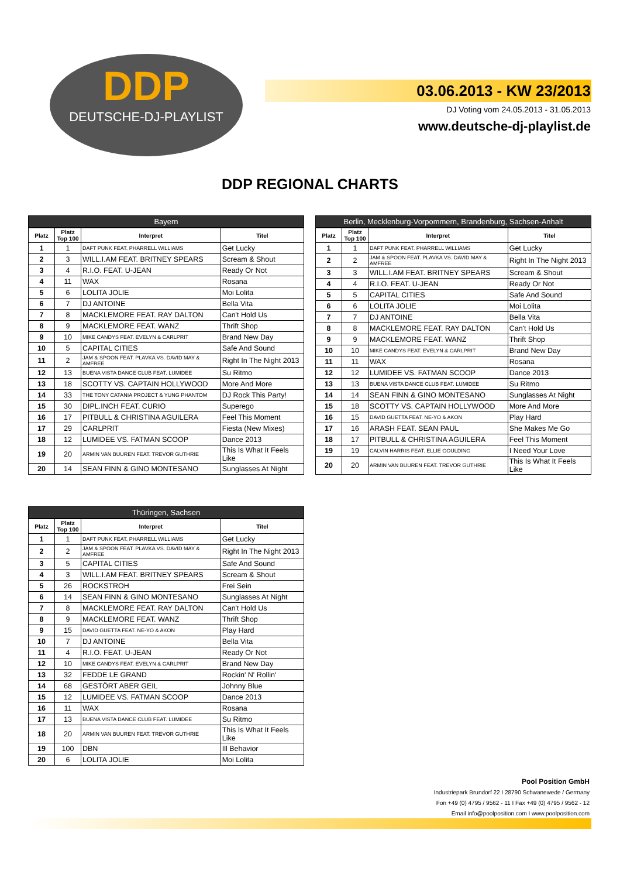DDP
DEUTSCHE-DJ-PLAYLIST
03.06.2013 - KW 23/2013
DJ Voting vom 24.05.2013 - 31.05.2013
www.deutsche-dj-playlist.de
DDP REGIONAL CHARTS
Bayern
| Platz | Platz Top 100 | Interpret | Titel |
| --- | --- | --- | --- |
| 1 | 1 | DAFT PUNK FEAT. PHARRELL WILLIAMS | Get Lucky |
| 2 | 3 | WILL.I.AM FEAT. BRITNEY SPEARS | Scream & Shout |
| 3 | 4 | R.I.O. FEAT. U-JEAN | Ready Or Not |
| 4 | 11 | WAX | Rosana |
| 5 | 6 | LOLITA JOLIE | Moi Lolita |
| 6 | 7 | DJ ANTOINE | Bella Vita |
| 7 | 8 | MACKLEMORE FEAT. RAY DALTON | Can't Hold Us |
| 8 | 9 | MACKLEMORE FEAT. WANZ | Thrift Shop |
| 9 | 10 | MIKE CANDYS FEAT. EVELYN & CARLPRIT | Brand New Day |
| 10 | 5 | CAPITAL CITIES | Safe And Sound |
| 11 | 2 | JAM & SPOON FEAT. PLAVKA VS. DAVID MAY & AMFREE | Right In The Night 2013 |
| 12 | 13 | BUENA VISTA DANCE CLUB FEAT. LUMIDEE | Su Ritmo |
| 13 | 18 | SCOTTY VS. CAPTAIN HOLLYWOOD | More And More |
| 14 | 33 | THE TONY CATANIA PROJECT & YUNG PHANTOM | DJ Rock This Party! |
| 15 | 30 | DIPL.INCH FEAT. CURIO | Superego |
| 16 | 17 | PITBULL & CHRISTINA AGUILERA | Feel This Moment |
| 17 | 29 | CARLPRIT | Fiesta (New Mixes) |
| 18 | 12 | LUMIDEE VS. FATMAN SCOOP | Dance 2013 |
| 19 | 20 | ARMIN VAN BUUREN FEAT. TREVOR GUTHRIE | This Is What It Feels Like |
| 20 | 14 | SEAN FINN & GINO MONTESANO | Sunglasses At Night |
Berlin, Mecklenburg-Vorpommern, Brandenburg, Sachsen-Anhalt
| Platz | Platz Top 100 | Interpret | Titel |
| --- | --- | --- | --- |
| 1 | 1 | DAFT PUNK FEAT. PHARRELL WILLIAMS | Get Lucky |
| 2 | 2 | JAM & SPOON FEAT. PLAVKA VS. DAVID MAY & AMFREE | Right In The Night 2013 |
| 3 | 3 | WILL.I.AM FEAT. BRITNEY SPEARS | Scream & Shout |
| 4 | 4 | R.I.O. FEAT. U-JEAN | Ready Or Not |
| 5 | 5 | CAPITAL CITIES | Safe And Sound |
| 6 | 6 | LOLITA JOLIE | Moi Lolita |
| 7 | 7 | DJ ANTOINE | Bella Vita |
| 8 | 8 | MACKLEMORE FEAT. RAY DALTON | Can't Hold Us |
| 9 | 9 | MACKLEMORE FEAT. WANZ | Thrift Shop |
| 10 | 10 | MIKE CANDYS FEAT. EVELYN & CARLPRIT | Brand New Day |
| 11 | 11 | WAX | Rosana |
| 12 | 12 | LUMIDEE VS. FATMAN SCOOP | Dance 2013 |
| 13 | 13 | BUENA VISTA DANCE CLUB FEAT. LUMIDEE | Su Ritmo |
| 14 | 14 | SEAN FINN & GINO MONTESANO | Sunglasses At Night |
| 15 | 18 | SCOTTY VS. CAPTAIN HOLLYWOOD | More And More |
| 16 | 15 | DAVID GUETTA FEAT. NE-YO & AKON | Play Hard |
| 17 | 16 | ARASH FEAT. SEAN PAUL | She Makes Me Go |
| 18 | 17 | PITBULL & CHRISTINA AGUILERA | Feel This Moment |
| 19 | 19 | CALVIN HARRIS FEAT. ELLIE GOULDING | I Need Your Love |
| 20 | 20 | ARMIN VAN BUUREN FEAT. TREVOR GUTHRIE | This Is What It Feels Like |
Thüringen, Sachsen
| Platz | Platz Top 100 | Interpret | Titel |
| --- | --- | --- | --- |
| 1 | 1 | DAFT PUNK FEAT. PHARRELL WILLIAMS | Get Lucky |
| 2 | 2 | JAM & SPOON FEAT. PLAVKA VS. DAVID MAY & AMFREE | Right In The Night 2013 |
| 3 | 5 | CAPITAL CITIES | Safe And Sound |
| 4 | 3 | WILL.I.AM FEAT. BRITNEY SPEARS | Scream & Shout |
| 5 | 26 | ROCKSTROH | Frei Sein |
| 6 | 14 | SEAN FINN & GINO MONTESANO | Sunglasses At Night |
| 7 | 8 | MACKLEMORE FEAT. RAY DALTON | Can't Hold Us |
| 8 | 9 | MACKLEMORE FEAT. WANZ | Thrift Shop |
| 9 | 15 | DAVID GUETTA FEAT. NE-YO & AKON | Play Hard |
| 10 | 7 | DJ ANTOINE | Bella Vita |
| 11 | 4 | R.I.O. FEAT. U-JEAN | Ready Or Not |
| 12 | 10 | MIKE CANDYS FEAT. EVELYN & CARLPRIT | Brand New Day |
| 13 | 32 | FEDDE LE GRAND | Rockin' N' Rollin' |
| 14 | 68 | GESTÖRT ABER GEIL | Johnny Blue |
| 15 | 12 | LUMIDEE VS. FATMAN SCOOP | Dance 2013 |
| 16 | 11 | WAX | Rosana |
| 17 | 13 | BUENA VISTA DANCE CLUB FEAT. LUMIDEE | Su Ritmo |
| 18 | 20 | ARMIN VAN BUUREN FEAT. TREVOR GUTHRIE | This Is What It Feels Like |
| 19 | 100 | DBN | Ill Behavior |
| 20 | 6 | LOLITA JOLIE | Moi Lolita |
Pool Position GmbH
Industriepark Brundorf 22 I 28790 Schwanewede / Germany
Fon +49 (0) 4795 / 9562 - 11 I Fax +49 (0) 4795 / 9562 - 12
Email info@poolposition.com I www.poolposition.com